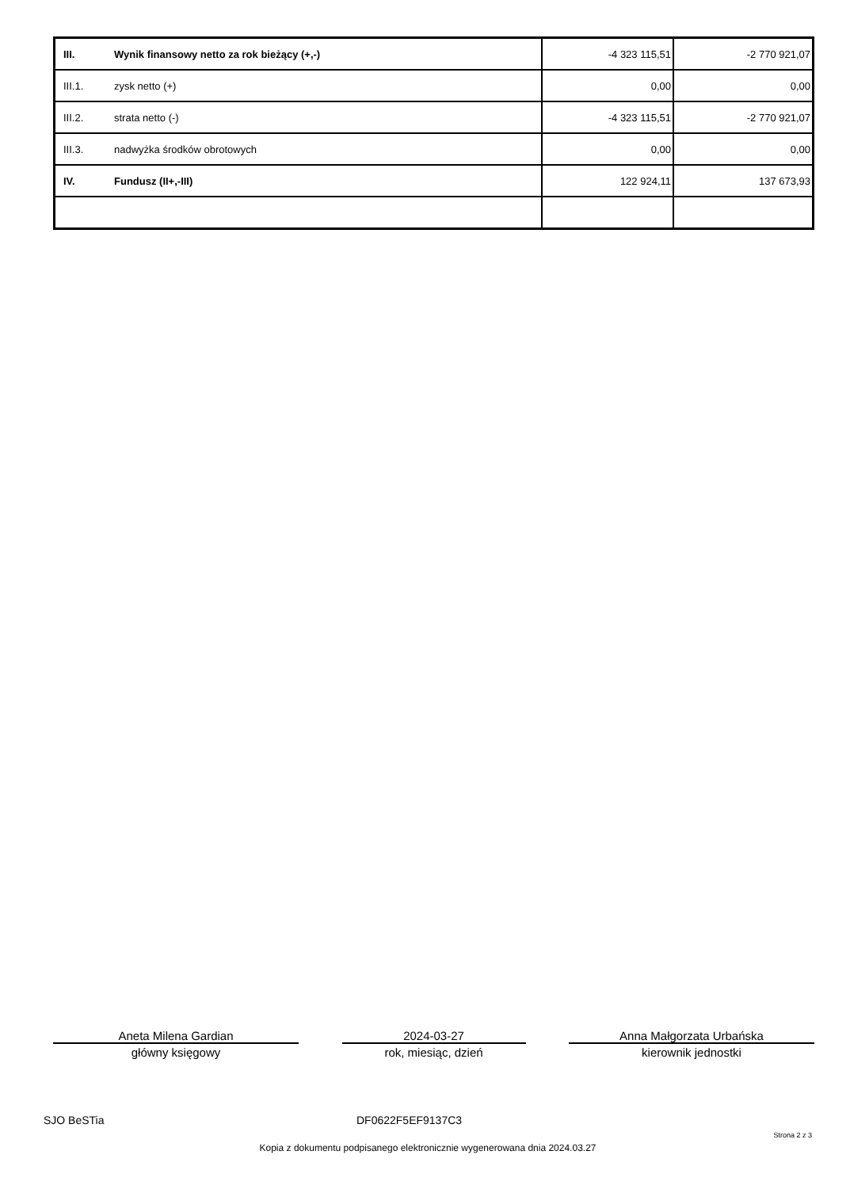| III. | Wynik finansowy netto za rok bieżący (+,-) | -4 323 115,51 | -2 770 921,07 |
| III.1. | zysk netto (+) | 0,00 | 0,00 |
| III.2. | strata netto (-) | -4 323 115,51 | -2 770 921,07 |
| III.3. | nadwyżka środków obrotowych | 0,00 | 0,00 |
| IV. | Fundusz (II+,-III) | 122 924,11 | 137 673,93 |
Aneta Milena Gardian 2024-03-27 Anna Małgorzata Urbańska
główny księgowy rok, miesiąc, dzień kierownik jednostki
SJO BeSTia DF0622F5EF9137C3
Strona 2 z 3
Kopia z dokumentu podpisanego elektronicznie wygenerowana dnia 2024.03.27